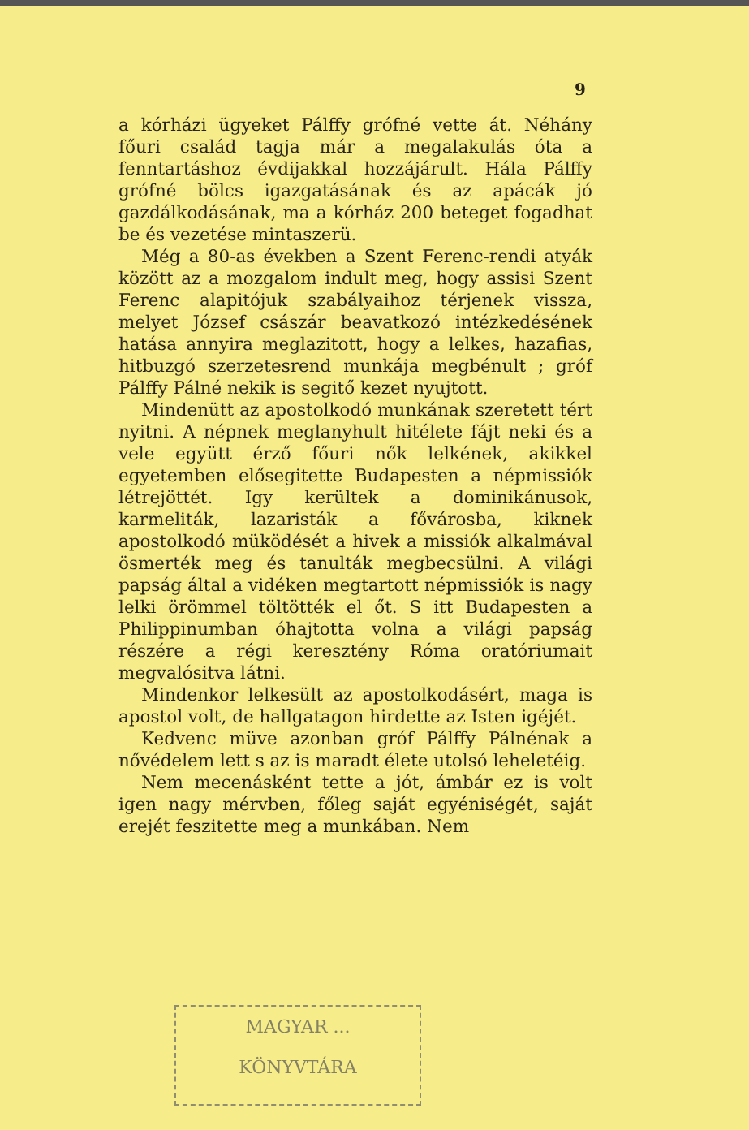9
a kórházi ügyeket Pálffy grófné vette át. Néhány főuri család tagja már a megalakulás óta a fenntartáshoz évdijakkal hozzájárult. Hála Pálffy grófné bölcs igazgatásának és az apácák jó gazdálkodásának, ma a kórház 200 beteget fogadhat be és vezetése mintaszerü.
Még a 80-as években a Szent Ferenc-rendi atyák között az a mozgalom indult meg, hogy assisi Szent Ferenc alapitójuk szabályaihoz térjenek vissza, melyet József császár beavatkozó intézkedésének hatása annyira meglazitott, hogy a lelkes, hazafias, hitbuzgó szerzetesrend munkája megbénult ; gróf Pálffy Pálné nekik is segitő kezet nyujtott.
Mindenütt az apostolkodó munkának szeretett tért nyitni. A népnek meglanyhult hitélete fájt neki és a vele együtt érző főuri nők lelkének, akikkel egyetemben elősegitette Budapesten a népmissiók létrejöttét. Igy kerültek a dominikánusok, karmeliták, lazaristák a fővárosba, kiknek apostolkodó müködését a hivek a missiók alkalmával ösmerték meg és tanulták megbecsülni. A világi papság által a vidéken megtartott népmissiók is nagy lelki örömmel töltötték el őt. S itt Budapesten a Philippinumban óhajtotta volna a világi papság részére a régi keresztény Róma oratóriumait megvalósitva látni.
Mindenkor lelkesült az apostolkodásért, maga is apostol volt, de hallgatagon hirdette az Isten igéjét.
Kedvenc müve azonban gróf Pálffy Pálnénak a nővédelem lett s az is maradt élete utolsó leheletéig.
Nem mecenásként tette a jót, ámbár ez is volt igen nagy mérvben, főleg saját egyéniségét, saját erejét feszitette meg a munkában. Nem
MAGYAR ...
KÖNYVTÁRA